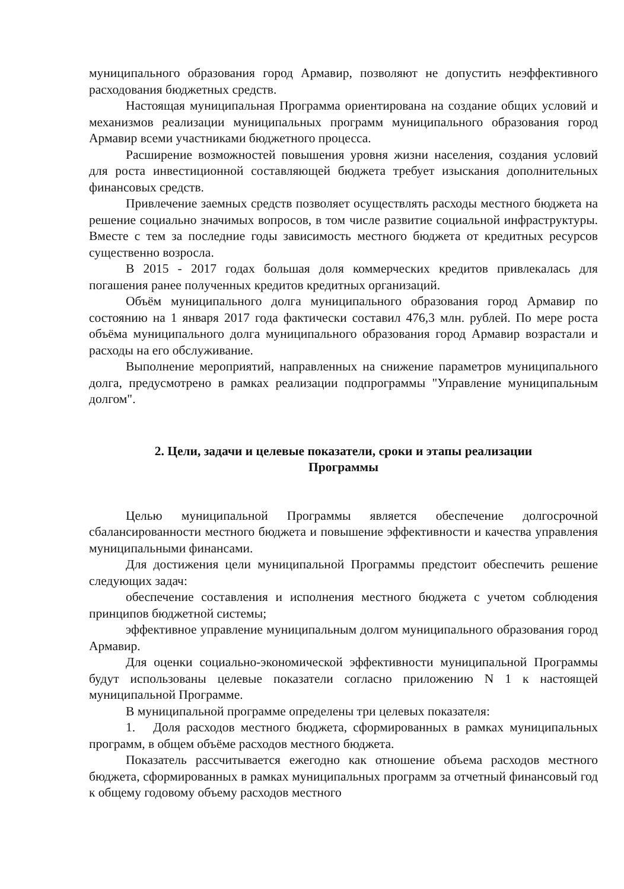муниципального образования город Армавир, позволяют не допустить неэффективного расходования бюджетных средств.
Настоящая муниципальная Программа ориентирована на создание общих условий и механизмов реализации муниципальных программ муниципального образования город Армавир всеми участниками бюджетного процесса.
Расширение возможностей повышения уровня жизни населения, создания условий для роста инвестиционной составляющей бюджета требует изыскания дополнительных финансовых средств.
Привлечение заемных средств позволяет осуществлять расходы местного бюджета на решение социально значимых вопросов, в том числе развитие социальной инфраструктуры. Вместе с тем за последние годы зависимость местного бюджета от кредитных ресурсов существенно возросла.
В 2015 - 2017 годах большая доля коммерческих кредитов привлекалась для погашения ранее полученных кредитов кредитных организаций.
Объём муниципального долга муниципального образования город Армавир по состоянию на 1 января 2017 года фактически составил 476,3 млн. рублей. По мере роста объёма муниципального долга муниципального образования город Армавир возрастали и расходы на его обслуживание.
Выполнение мероприятий, направленных на снижение параметров муниципального долга, предусмотрено в рамках реализации подпрограммы "Управление муниципальным долгом".
2. Цели, задачи и целевые показатели, сроки и этапы реализации
Программы
Целью муниципальной Программы является обеспечение долгосрочной сбалансированности местного бюджета и повышение эффективности и качества управления муниципальными финансами.
Для достижения цели муниципальной Программы предстоит обеспечить решение следующих задач:
обеспечение составления и исполнения местного бюджета с учетом соблюдения принципов бюджетной системы;
эффективное управление муниципальным долгом муниципального образования город Армавир.
Для оценки социально-экономической эффективности муниципальной Программы будут использованы целевые показатели согласно приложению N 1 к настоящей муниципальной Программе.
В муниципальной программе определены три целевых показателя:
1. Доля расходов местного бюджета, сформированных в рамках муниципальных программ, в общем объёме расходов местного бюджета.
Показатель рассчитывается ежегодно как отношение объема расходов местного бюджета, сформированных в рамках муниципальных программ за отчетный финансовый год к общему годовому объему расходов местного